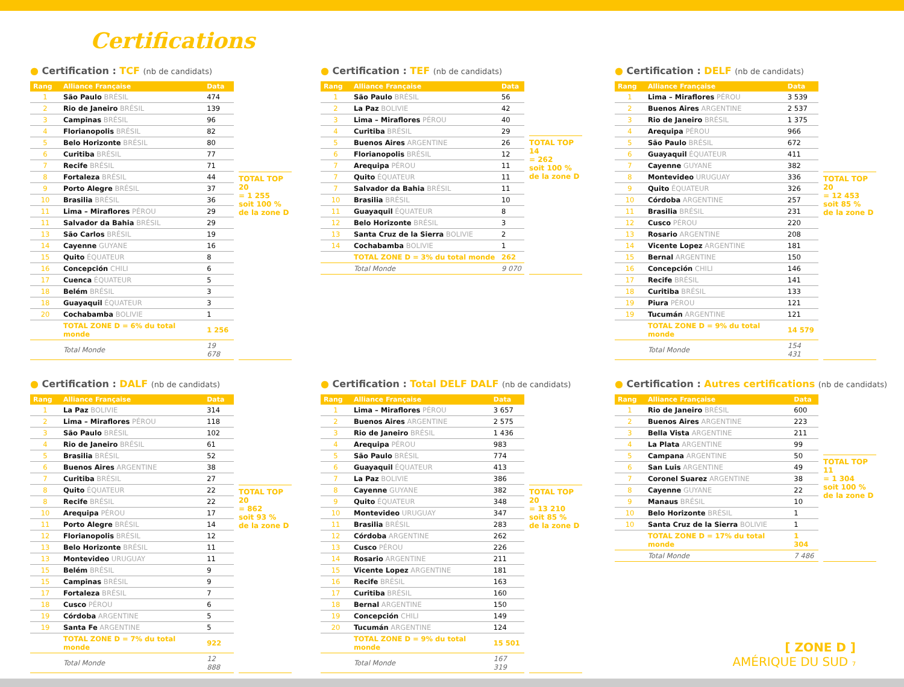Certifications
● Certification : TCF (nb de candidats)
| Rang | Alliance Française | Data |
| --- | --- | --- |
| 1 | São Paulo BRÉSIL | 474 |
| 2 | Rio de Janeiro BRÉSIL | 139 |
| 3 | Campinas BRÉSIL | 96 |
| 4 | Florianopolis BRÉSIL | 82 |
| 5 | Belo Horizonte BRÉSIL | 80 |
| 6 | Curitiba BRÉSIL | 77 |
| 7 | Recife BRÉSIL | 71 |
| 8 | Fortaleza BRÉSIL | 44 |
| 9 | Porto Alegre BRÉSIL | 37 |
| 10 | Brasilia BRÉSIL | 36 |
| 11 | Lima – Miraflores PÉROU | 29 |
| 11 | Salvador da Bahia BRÉSIL | 29 |
| 13 | São Carlos BRÉSIL | 19 |
| 14 | Cayenne GUYANE | 16 |
| 15 | Quito ÉQUATEUR | 8 |
| 16 | Concepción CHILI | 6 |
| 17 | Cuenca ÉQUATEUR | 5 |
| 18 | Belém BRÉSIL | 3 |
| 18 | Guayaquil ÉQUATEUR | 3 |
| 20 | Cochabamba BOLIVIE | 1 |
| | TOTAL ZONE D = 6% du total monde | 1 256 |
| | Total Monde | 19 678 |
TOTAL TOP 20
= 1 255
soit 100 %
de la zone D
● Certification : TEF (nb de candidats)
| Rang | Alliance Française | Data |
| --- | --- | --- |
| 1 | São Paulo BRÉSIL | 56 |
| 2 | La Paz BOLIVIE | 42 |
| 3 | Lima – Miraflores PÉROU | 40 |
| 4 | Curitiba BRÉSIL | 29 |
| 5 | Buenos Aires ARGENTINE | 26 |
| 6 | Florianopolis BRÉSIL | 12 |
| 7 | Arequipa PÉROU | 11 |
| 7 | Quito ÉQUATEUR | 11 |
| 7 | Salvador da Bahia BRÉSIL | 11 |
| 10 | Brasilia BRÉSIL | 10 |
| 11 | Guayaquil ÉQUATEUR | 8 |
| 12 | Belo Horizonte BRÉSIL | 3 |
| 13 | Santa Cruz de la Sierra BOLIVIE | 2 |
| 14 | Cochabamba BOLIVIE | 1 |
| | TOTAL ZONE D = 3% du total monde | 262 |
| | Total Monde | 9 070 |
TOTAL TOP 14
= 262
soit 100 %
de la zone D
● Certification : DELF (nb de candidats)
| Rang | Alliance Française | Data |
| --- | --- | --- |
| 1 | Lima – Miraflores PÉROU | 3 539 |
| 2 | Buenos Aires ARGENTINE | 2 537 |
| 3 | Rio de Janeiro BRÉSIL | 1 375 |
| 4 | Arequipa PÉROU | 966 |
| 5 | São Paulo BRÉSIL | 672 |
| 6 | Guayaquil ÉQUATEUR | 411 |
| 7 | Cayenne GUYANE | 382 |
| 8 | Montevideo URUGUAY | 336 |
| 9 | Quito ÉQUATEUR | 326 |
| 10 | Córdoba ARGENTINE | 257 |
| 11 | Brasilia BRÉSIL | 231 |
| 12 | Cusco PÉROU | 220 |
| 13 | Rosario ARGENTINE | 208 |
| 14 | Vicente Lopez ARGENTINE | 181 |
| 15 | Bernal ARGENTINE | 150 |
| 16 | Concepción CHILI | 146 |
| 17 | Recife BRÉSIL | 141 |
| 18 | Curitiba BRÉSIL | 133 |
| 19 | Piura PÉROU | 121 |
| 19 | Tucumán ARGENTINE | 121 |
| | TOTAL ZONE D = 9% du total monde | 14 579 |
| | Total Monde | 154 431 |
TOTAL TOP 20
= 12 453
soit 85 %
de la zone D
● Certification : DALF (nb de candidats)
| Rang | Alliance Française | Data |
| --- | --- | --- |
| 1 | La Paz BOLIVIE | 314 |
| 2 | Lima – Miraflores PÉROU | 118 |
| 3 | São Paulo BRÉSIL | 102 |
| 4 | Rio de Janeiro BRÉSIL | 61 |
| 5 | Brasilia BRÉSIL | 52 |
| 6 | Buenos Aires ARGENTINE | 38 |
| 7 | Curitiba BRÉSIL | 27 |
| 8 | Quito ÉQUATEUR | 22 |
| 8 | Recife BRÉSIL | 22 |
| 10 | Arequipa PÉROU | 17 |
| 11 | Porto Alegre BRÉSIL | 14 |
| 12 | Florianopolis BRÉSIL | 12 |
| 13 | Belo Horizonte BRÉSIL | 11 |
| 13 | Montevideo URUGUAY | 11 |
| 15 | Belém BRÉSIL | 9 |
| 15 | Campinas BRÉSIL | 9 |
| 17 | Fortaleza BRÉSIL | 7 |
| 18 | Cusco PÉROU | 6 |
| 19 | Córdoba ARGENTINE | 5 |
| 19 | Santa Fe ARGENTINE | 5 |
| | TOTAL ZONE D = 7% du total monde | 922 |
| | Total Monde | 12 888 |
TOTAL TOP 20
= 862
soit 93 %
de la zone D
● Certification : Total DELF DALF (nb de candidats)
| Rang | Alliance Française | Data |
| --- | --- | --- |
| 1 | Lima – Miraflores PÉROU | 3 657 |
| 2 | Buenos Aires ARGENTINE | 2 575 |
| 3 | Rio de Janeiro BRÉSIL | 1 436 |
| 4 | Arequipa PÉROU | 983 |
| 5 | São Paulo BRÉSIL | 774 |
| 6 | Guayaquil ÉQUATEUR | 413 |
| 7 | La Paz BOLIVIE | 386 |
| 8 | Cayenne GUYANE | 382 |
| 9 | Quito ÉQUATEUR | 348 |
| 10 | Montevideo URUGUAY | 347 |
| 11 | Brasilia BRÉSIL | 283 |
| 12 | Córdoba ARGENTINE | 262 |
| 13 | Cusco PÉROU | 226 |
| 14 | Rosario ARGENTINE | 211 |
| 15 | Vicente Lopez ARGENTINE | 181 |
| 16 | Recife BRÉSIL | 163 |
| 17 | Curitiba BRÉSIL | 160 |
| 18 | Bernal ARGENTINE | 150 |
| 19 | Concepción CHILI | 149 |
| 20 | Tucumán ARGENTINE | 124 |
| | TOTAL ZONE D = 9% du total monde | 15 501 |
| | Total Monde | 167 319 |
TOTAL TOP 20
= 13 210
soit 85 %
de la zone D
● Certification : Autres certifications (nb de candidats)
| Rang | Alliance Française | Data |
| --- | --- | --- |
| 1 | Rio de Janeiro BRÉSIL | 600 |
| 2 | Buenos Aires ARGENTINE | 223 |
| 3 | Bella Vista ARGENTINE | 211 |
| 4 | La Plata ARGENTINE | 99 |
| 5 | Campana ARGENTINE | 50 |
| 6 | San Luis ARGENTINE | 49 |
| 7 | Coronel Suarez ARGENTINE | 38 |
| 8 | Cayenne GUYANE | 22 |
| 9 | Manaus BRÉSIL | 10 |
| 10 | Belo Horizonte BRÉSIL | 1 |
| 10 | Santa Cruz de la Sierra BOLIVIE | 1 |
| | TOTAL ZONE D = 17% du total monde | 1 304 |
| | Total Monde | 7 486 |
TOTAL TOP 11
= 1 304
soit 100 %
de la zone D
[ ZONE D ]
AMÉRIQUE DU SUD 7